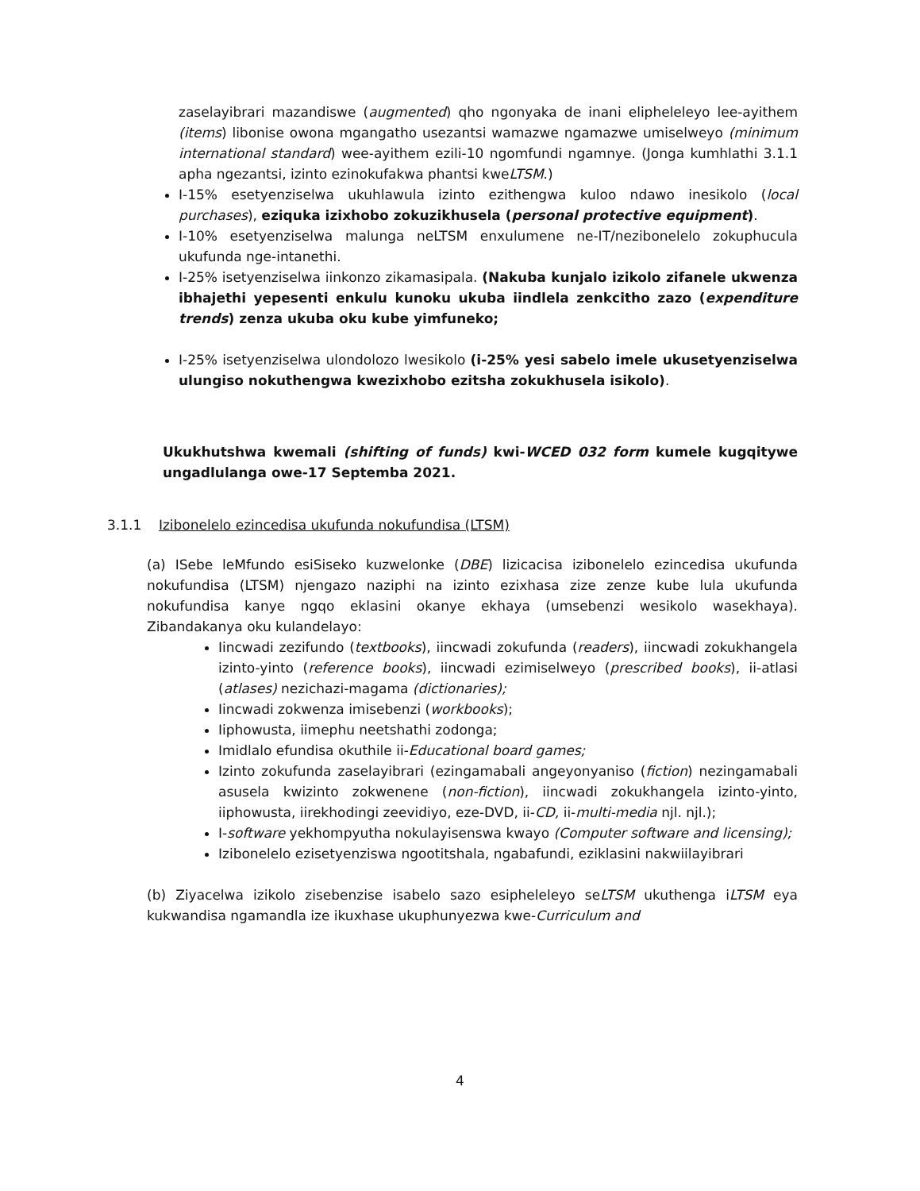zaselayibrari mazandiswe (augmented) qho ngonyaka de inani elipheleleyo lee-ayithem (items) libonise owona mgangatho usezantsi wamazwe ngamazwe umiselweyo (minimum international standard) wee-ayithem ezili-10 ngomfundi ngamnye. (Jonga kumhlathi 3.1.1 apha ngezantsi, izinto ezinokufakwa phantsi kweLTSM.)
I-15% esetyenziselwa ukuhlawula izinto ezithengwa kuloo ndawo inesikolo (local purchases), eziquka izixhobo zokuzikhusela (personal protective equipment).
I-10% esetyenziselwa malunga neLTSM enxulumene ne-IT/nezibonelelo zokuphucula ukufunda nge-intanethi.
I-25% isetyenziselwa iinkonzo zikamasipala. (Nakuba kunjalo izikolo zifanele ukwenza ibhajethi yepesenti enkulu kunoku ukuba iindlela zenkcitho zazo (expenditure trends) zenza ukuba oku kube yimfuneko;
I-25% isetyenziselwa ulondolozo lwesikolo (i-25% yesi sabelo imele ukusetyenziselwa ulungiso nokuthengwa kwezixhobo ezitsha zokukhusela isikolo).
Ukukhutshwa kwemali (shifting of funds) kwi-WCED 032 form kumele kugqitywe ungadlulanga owe-17 Septemba 2021.
3.1.1 Izibonelelo ezincedisa ukufunda nokufundisa (LTSM)
(a) ISebe leMfundo esiSiseko kuzwelonke (DBE) lizicacisa izibonelelo ezincedisa ukufunda nokufundisa (LTSM) njengazo naziphi na izinto ezixhasa zize zenze kube lula ukufunda nokufundisa kanye ngqo eklasini okanye ekhaya (umsebenzi wesikolo wasekhaya). Zibandakanya oku kulandelayo:
Iincwadi zezifundo (textbooks), iincwadi zokufunda (readers), iincwadi zokukhangela izinto-yinto (reference books), iincwadi ezimiselweyo (prescribed books), ii-atlasi (atlases) nezichazi-magama (dictionaries);
Iincwadi zokwenza imisebenzi (workbooks);
Iiphowusta, iimephu neetshathi zodonga;
Imidlalo efundisa okuthile ii-Educational board games;
Izinto zokufunda zaselayibrari (ezingamabali angeyonyaniso (fiction) nezingamabali asusela kwizinto zokwenene (non-fiction), iincwadi zokukhangela izinto-yinto, iiphowusta, iirekhodingi zeevidiyo, eze-DVD, ii-CD, ii-multi-media njl. njl.);
I-software yekhompyutha nokulayisenswa kwayo (Computer software and licensing);
Izibonelelo ezisetyenziswa ngootitshala, ngabafundi, eziklasini nakwiilayibrari
(b) Ziyacelwa izikolo zisebenzise isabelo sazo esipheleleyo seLTSM ukuthenga iLTSM eya kukwandisa ngamandla ize ikuxhase ukuphunyezwa kwe-Curriculum and
4